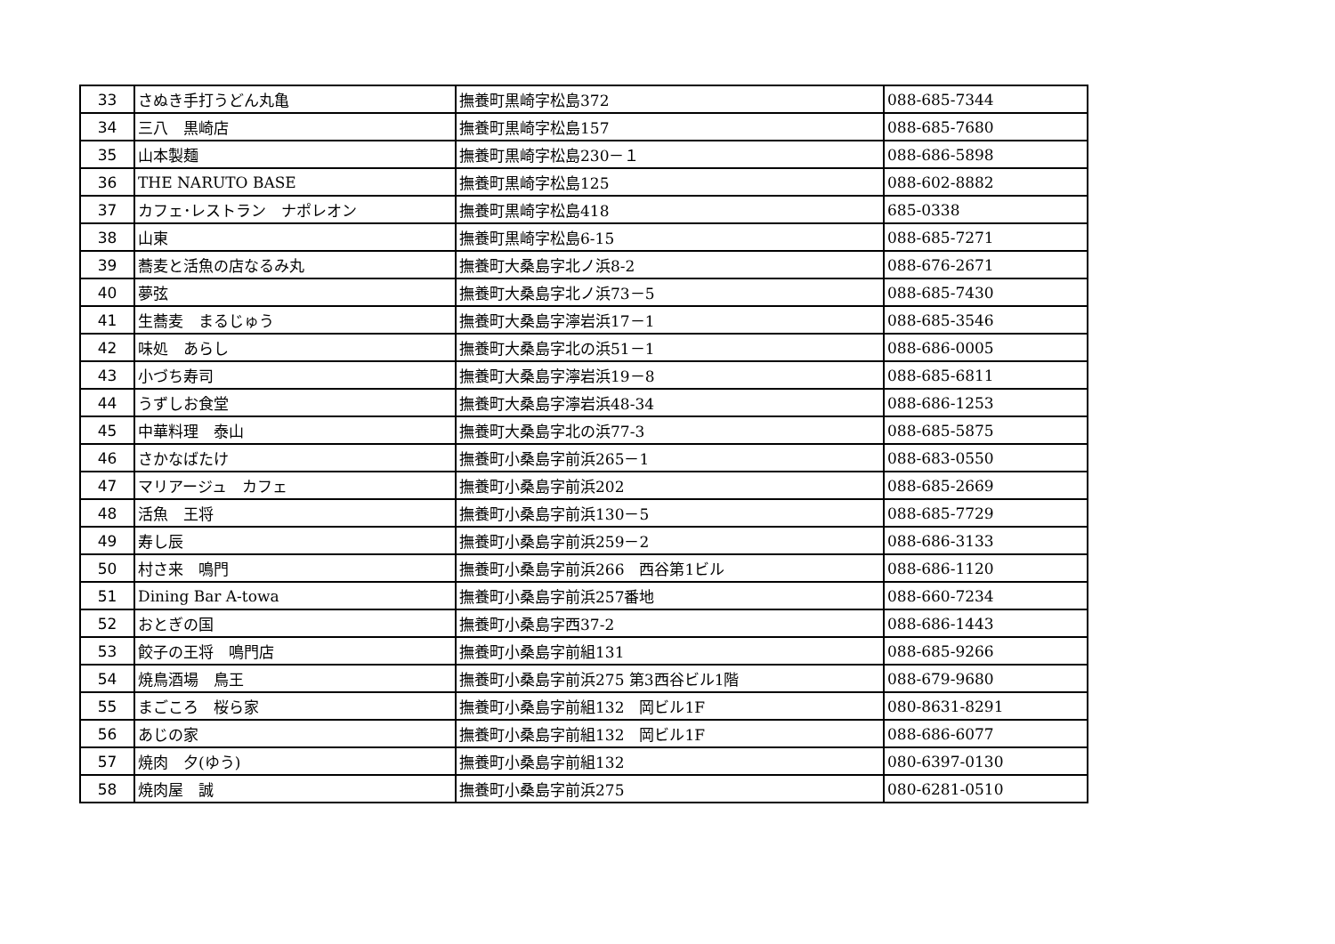| 33 | さぬき手打うどん丸亀 | 撫養町黒崎字松島372 | 088-685-7344 |
| 34 | 三八 黒崎店 | 撫養町黒崎字松島157 | 088-685-7680 |
| 35 | 山本製麺 | 撫養町黒崎字松島230－１ | 088-686-5898 |
| 36 | THE NARUTO BASE | 撫養町黒崎字松島125 | 088-602-8882 |
| 37 | カフェ･レストラン ナポレオン | 撫養町黒崎字松島418 | 685-0338 |
| 38 | 山東 | 撫養町黒崎字松島6-15 | 088-685-7271 |
| 39 | 蕎麦と活魚の店なるみ丸 | 撫養町大桑島字北ノ浜8-2 | 088-676-2671 |
| 40 | 夢弦 | 撫養町大桑島字北ノ浜73－5 | 088-685-7430 |
| 41 | 生蕎麦 まるじゅう | 撫養町大桑島字濘岩浜17－1 | 088-685-3546 |
| 42 | 味処 あらし | 撫養町大桑島字北の浜51－1 | 088-686-0005 |
| 43 | 小づち寿司 | 撫養町大桑島字濘岩浜19－8 | 088-685-6811 |
| 44 | うずしお食堂 | 撫養町大桑島字濘岩浜48-34 | 088-686-1253 |
| 45 | 中華料理 泰山 | 撫養町大桑島字北の浜77-3 | 088-685-5875 |
| 46 | さかなばたけ | 撫養町小桑島字前浜265－1 | 088-683-0550 |
| 47 | マリアージュ カフェ | 撫養町小桑島字前浜202 | 088-685-2669 |
| 48 | 活魚 王将 | 撫養町小桑島字前浜130－5 | 088-685-7729 |
| 49 | 寿し辰 | 撫養町小桑島字前浜259－2 | 088-686-3133 |
| 50 | 村さ来 鳴門 | 撫養町小桑島字前浜266 西谷第1ビル | 088-686-1120 |
| 51 | Dining Bar A-towa | 撫養町小桑島字前浜257番地 | 088-660-7234 |
| 52 | おとぎの国 | 撫養町小桑島字西37-2 | 088-686-1443 |
| 53 | 餃子の王将 鳴門店 | 撫養町小桑島字前組131 | 088-685-9266 |
| 54 | 焼鳥酒場 鳥王 | 撫養町小桑島字前浜275 第3西谷ビル1階 | 088-679-9680 |
| 55 | まごころ 桜ら家 | 撫養町小桑島字前組132 岡ビル1F | 080-8631-8291 |
| 56 | あじの家 | 撫養町小桑島字前組132 岡ビル1F | 088-686-6077 |
| 57 | 焼肉 夕(ゆう) | 撫養町小桑島字前組132 | 080-6397-0130 |
| 58 | 焼肉屋 誠 | 撫養町小桑島字前浜275 | 080-6281-0510 |